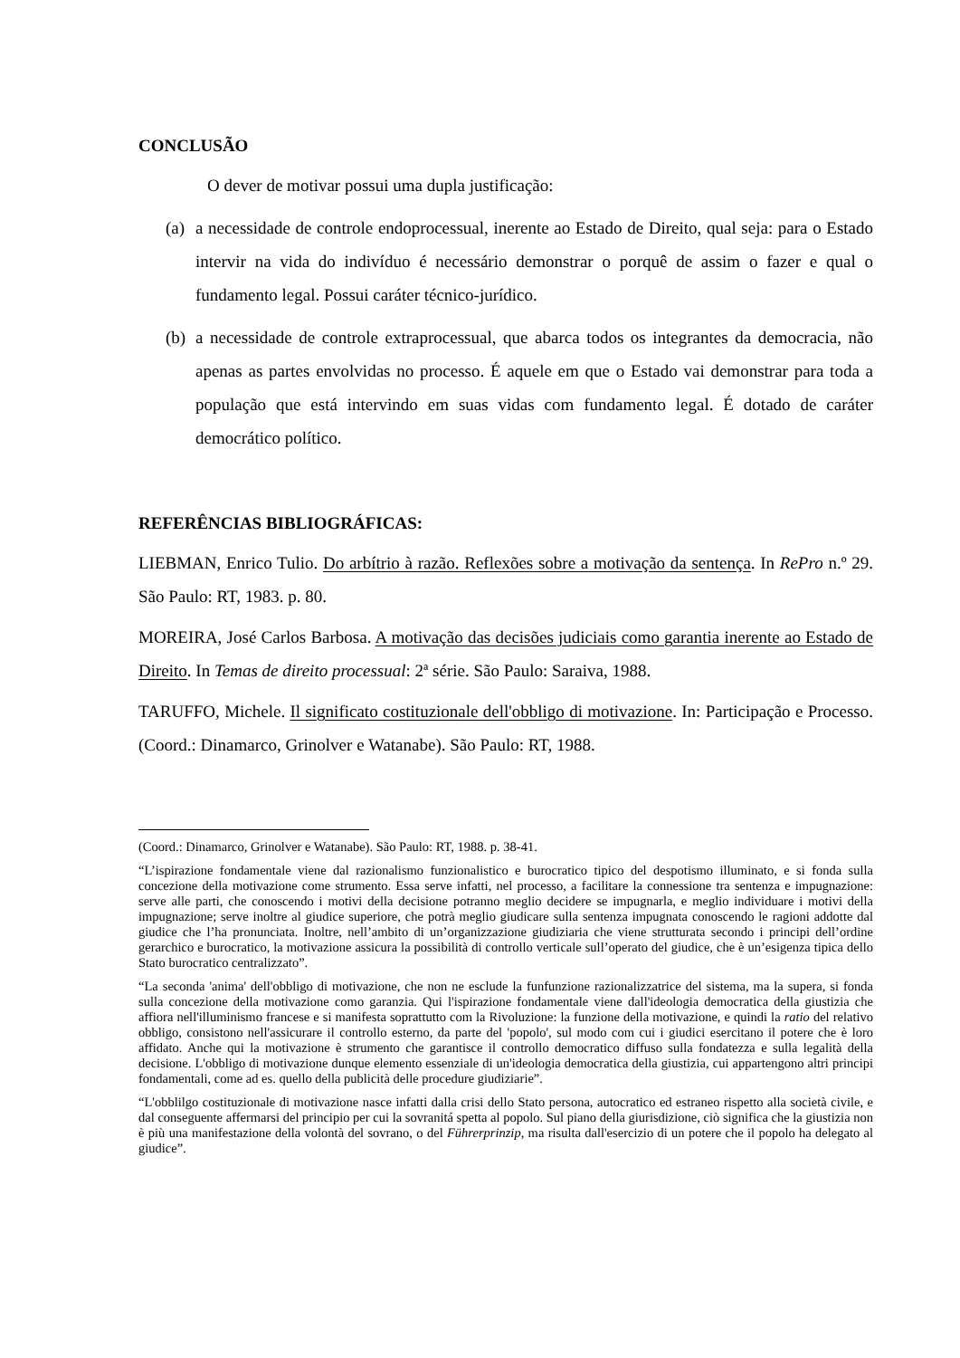CONCLUSÃO
O dever de motivar possui uma dupla justificação:
(a)
a necessidade de controle endoprocessual, inerente ao Estado de Direito, qual seja: para o Estado intervir na vida do indivíduo é necessário demonstrar o porquê de assim o fazer e qual o fundamento legal. Possui caráter técnico-jurídico.
(b)
a necessidade de controle extraprocessual, que abarca todos os integrantes da democracia, não apenas as partes envolvidas no processo. É aquele em que o Estado vai demonstrar para toda a população que está intervindo em suas vidas com fundamento legal. É dotado de caráter democrático político.
REFERÊNCIAS BIBLIOGRÁFICAS:
LIEBMAN, Enrico Tulio. Do arbítrio à razão. Reflexões sobre a motivação da sentença. In RePro n.º 29. São Paulo: RT, 1983. p. 80.
MOREIRA, José Carlos Barbosa. A motivação das decisões judiciais como garantia inerente ao Estado de Direito. In Temas de direito processual: 2ª série. São Paulo: Saraiva, 1988.
TARUFFO, Michele. Il significato costituzionale dell'obbligo di motivazione. In: Participação e Processo. (Coord.: Dinamarco, Grinolver e Watanabe). São Paulo: RT, 1988.
(Coord.: Dinamarco, Grinolver e Watanabe). São Paulo: RT, 1988. p. 38-41.
“L’ispirazione fondamentale viene dal razionalismo funzionalistico e burocratico tipico del despotismo illuminato, e si fonda sulla concezione della motivazione come strumento. Essa serve infatti, nel processo, a facilitare la connessione tra sentenza e impugnazione: serve alle parti, che conoscendo i motivi della decisione potranno meglio decidere se impugnarla, e meglio individuare i motivi della impugnazione; serve inoltre al giudice superiore, che potrà meglio giudicare sulla sentenza impugnata conoscendo le ragioni addotte dal giudice che l’ha pronunciata. Inoltre, nell’ambito di un’organizzazione giudiziaria che viene strutturata secondo i principi dell’ordine gerarchico e burocratico, la motivazione assicura la possibilità di controllo verticale sull’operato del giudice, che è un’esigenza tipica dello Stato burocratico centralizzato”.
“La seconda 'anima' dell'obbligo di motivazione, che non ne esclude la funfunzione razionalizzatrice del sistema, ma la supera, si fonda sulla concezione della motivazione como garanzia. Qui l'ispirazione fondamentale viene dall'ideologia democratica della giustizia che affiora nell'illuminismo francese e si manifesta soprattutto com la Rivoluzione: la funzione della motivazione, e quindi la ratio del relativo obbligo, consistono nell'assicurare il controllo esterno, da parte del 'popolo', sul modo com cui i giudici esercitano il potere che è loro affidato. Anche qui la motivazione è strumento che garantisce il controllo democratico diffuso sulla fondatezza e sulla legalità della decisione. L'obbligo di motivazione dunque elemento essenziale di un'ideologia democratica della giustizia, cui appartengono altri principi fondamentali, come ad es. quello della publicità delle procedure giudiziarie”.
“L'obblilgo costituzionale di motivazione nasce infatti dalla crisi dello Stato persona, autocratico ed estraneo rispetto alla società civile, e dal conseguente affermarsi del principio per cui la sovranitá spetta al popolo. Sul piano della giurisdizione, ciò significa che la giustizia non è più una manifestazione della volontà del sovrano, o del Führerprinzip, ma risulta dall'esercizio di un potere che il popolo ha delegato al giudice”.